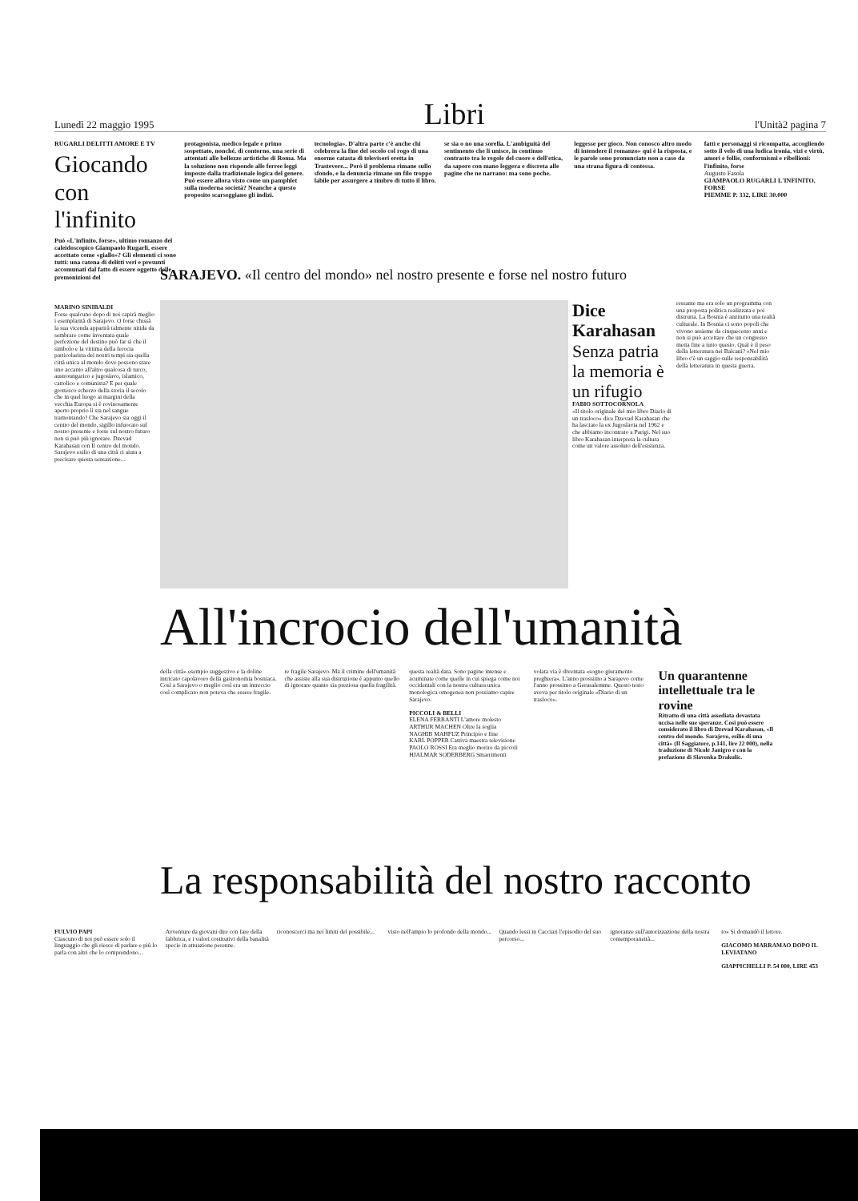Lunedì 22 maggio 1995 Libri l'Unità2 pagina 7
RUGARLI DELITTI AMORE E TV
Giocando con l'infinito
Può «L'infinito, forse», ultimo romanzo del caleidoscopico Giampaolo Rugarli, essere accettato come «giallo»? Gli elementi ci sono tutti: una catena di delitti veri e presunti accomunati dal fatto di essere oggetto delle premonizioni del
protagonista, medico legale e primo sospettato, nonché, di contorno, una serie di attentati alle bellezze artistiche di Roma. Ma la soluzione non risponde alle ferree leggi imposte dalla tradizionale logica del genere. Può essere allora visto come un pamphlet sulla moderna società? Neanche a questo proposito scarseggiano gli indizi.
tecnologia». D'altra parte c'è anche chi celebrera la fine del secolo col rogo di una enorme catasta di televisori eretta in Trastevere... Però il problema rimane sullo sfondo, e la denuncia rimane un filo troppo labile per assurgere a timbro di tutto il libro.
se sia o no una sorella. L'ambiguità del sentimento che li unisce, in continuo contrasto tra le regole del cuore e dell'etica, da sapore con mano leggera e discreta alle pagine che ne narrano: ma sono poche.
leggesse per gioco. Non conosco altro modo di intendere il romanzo» qui è la risposta, e le parole sono pronunciate non a caso da una strana figura di contessa.
fatti e personaggi si ricompatta, accogliendo sotto il velo di una ludica ironia, vizi e virtù, amori e follie, conformismi e ribellioni: l'infinito, forse
Augusto Fasola
GIAMPAOLO RUGARLI L'INFINITO, FORSE
PIEMME P. 332, LIRE 30.000
SARAJEVO. «Il centro del mondo» nel nostro presente e forse nel nostro futuro
MARINO SINIBALDI
Forse qualcuno dopo di noi capirà meglio i esemplarità di Sarajevo. O forse chissà la sua vicenda apparirà talmente nitida da sembrare come inventata quale perfezione del destino può far sì che il simbolo e la vittima della ferocia particolarista dei nostri tempi sia quella città unica al mondo dove possono stare uno accanto all'altro qualcosa di turco, austroungarico e jugoslavo, islamico, cattolico e comunista? E per quale grottesco scherzo della storia il secolo che in quel luogo ai margini della vecchia Europa si è rovinosamente aperto proprio lì sta nel sangue tramontando? Che Sarajevo sia oggi il centro del mondo, sigillo infuocato sul nostro presente e forse sul nostro futuro non si può più ignorare. Dzevad Karahasan con Il centro del mondo. Sarajevo esilio di una città ci aiuta a precisare questa sensazione...
Dice Karahasan
Senza patria la memoria è un rifugio
FABIO SOTTOCORNOLA
«Il titolo originale del mio libro Diario di un trasloco» dice Dzevad Karahasan che ha lasciato la ex Jugoslavia nel 1962 e che abbiamo incontrato a Parigi. Nel suo libro Karahasan interpreta la cultura come un valore assoluto dell'esistenza.
ressante ma era solo un programma con una proposta politica realizzata e poi distrutta. La Bosnia è anzitutto una realtà culturale. In Bosnia ci sono popoli che vivono assieme da cinquecento anni e non si può accettare che un congresso metta fine a tutto questo. Qual è il peso della letteratura nei Balcani? «Nel mio libro c'è un saggio sulle responsabilità della letteratura in questa guerra.
All'incrocio dell'umanità
della città» esempio suggestivo e la doline intricato capolavoro della gastronomia bosniaca. Così a Sarajevo o meglio così era un intreccio così complicato non poteva che essere fragile.
re fragile Sarajevo. Ma il crimine dell'umanità che assiste alla sua distruzione è appunto quello di ignorare quanto sia preziosa quella fragilità.
questa realtà data. Sono pagine intense e acuminate come quelle in cui spiega come noi occidentali con la nostra cultura unica monologica omogenea non possiamo capire Sarajevo.
PICCOLI & BELLI
ELENA FERRANTI L'amore molesto
ARTHUR MACHEN Oltre la soglia
NAGHIB MAHFUZ Principio e fine
KARL POPPER Cattiva maestra televisione
PAOLO ROSSI Era meglio morire da piccoli
HJALMAR SODERBERG Smarrimenti
volata via è diventata «sogno giuramento preghiera». L'anno prossimo a Sarajevo come l'anno prossimo a Gerusalemme. Questo testo aveva per titolo originale «Diario di un trasloco».
Un quarantenne intellettuale tra le rovine
Ritratto di una città assediata devastata uccisa nelle sue speranze. Così può essere considerato il libro di Dzevad Karahasan, «Il centro del mondo. Sarajevo, esilio di una città» (Il Saggiatore, p.141, lire 22 000), nella traduzione di Nicole Janigro e con la prefazione di Slavenka Drakulic.
La responsabilità del nostro racconto
FULVIO PAPI
Ciascuno di noi può essere solo il linguaggio che gli riesce di parlare e più lo parla con altri che lo comprendono...
Avventure da giovani dire con fare della fabbrica, e i valori costitutivi della banalità specie in attuazione perenne.
riconoscerci ma nei limiti del possibile...
visto nell'ampio lo profondo della mondo...
Quando lessi in Cacciari l'episodio del suo percorso...
ignoranze sull'autorizzazione della nostra contemporaneità...
to» Si domandò il lettore.
GIACOMO MARRAMAO DOPO IL LEVIATANO
GIAPPICHELLI P. 54 000, LIRE 453